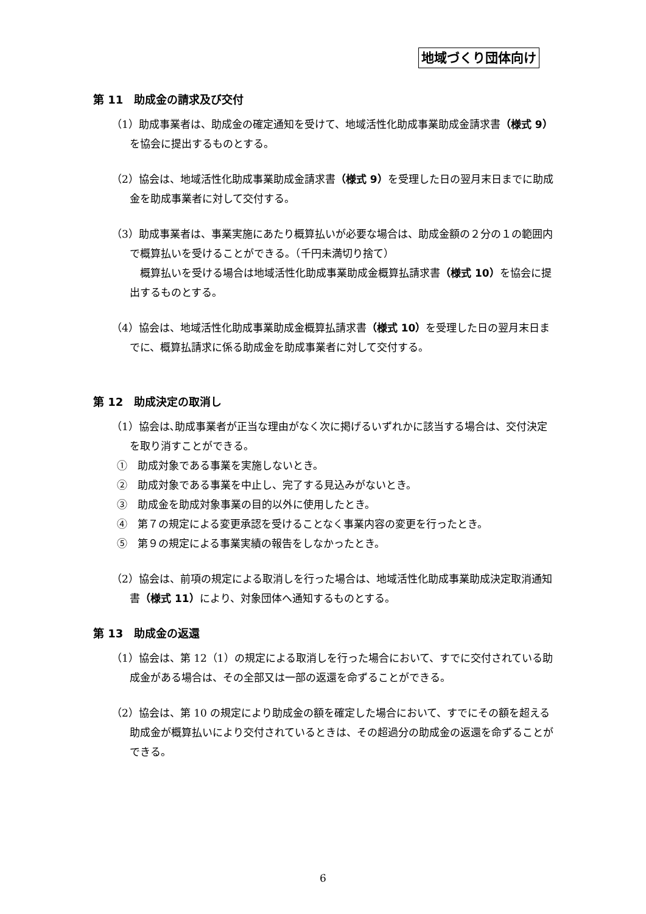地域づくり団体向け
第 11　助成金の請求及び交付
（1）助成事業者は、助成金の確定通知を受けて、地域活性化助成事業助成金請求書（様式 9）を協会に提出するものとする。
（2）協会は、地域活性化助成事業助成金請求書（様式 9）を受理した日の翌月末日までに助成金を助成事業者に対して交付する。
（3）助成事業者は、事業実施にあたり概算払いが必要な場合は、助成金額の２分の１の範囲内で概算払いを受けることができる。（千円未満切り捨て）
　概算払いを受ける場合は地域活性化助成事業助成金概算払請求書（様式 10）を協会に提出するものとする。
（4）協会は、地域活性化助成事業助成金概算払請求書（様式 10）を受理した日の翌月末日までに、概算払請求に係る助成金を助成事業者に対して交付する。
第 12　助成決定の取消し
（1）協会は､助成事業者が正当な理由がなく次に掲げるいずれかに該当する場合は、交付決定を取り消すことができる。
①　助成対象である事業を実施しないとき。
②　助成対象である事業を中止し、完了する見込みがないとき。
③　助成金を助成対象事業の目的以外に使用したとき。
④　第７の規定による変更承認を受けることなく事業内容の変更を行ったとき。
⑤　第９の規定による事業実績の報告をしなかったとき。
（2）協会は、前項の規定による取消しを行った場合は、地域活性化助成事業助成決定取消通知書（様式 11）により、対象団体へ通知するものとする。
第 13　助成金の返還
（1）協会は、第 12（1）の規定による取消しを行った場合において、すでに交付されている助成金がある場合は、その全部又は一部の返還を命ずることができる。
（2）協会は、第 10 の規定により助成金の額を確定した場合において、すでにその額を超える助成金が概算払いにより交付されているときは、その超過分の助成金の返還を命ずることができる。
6